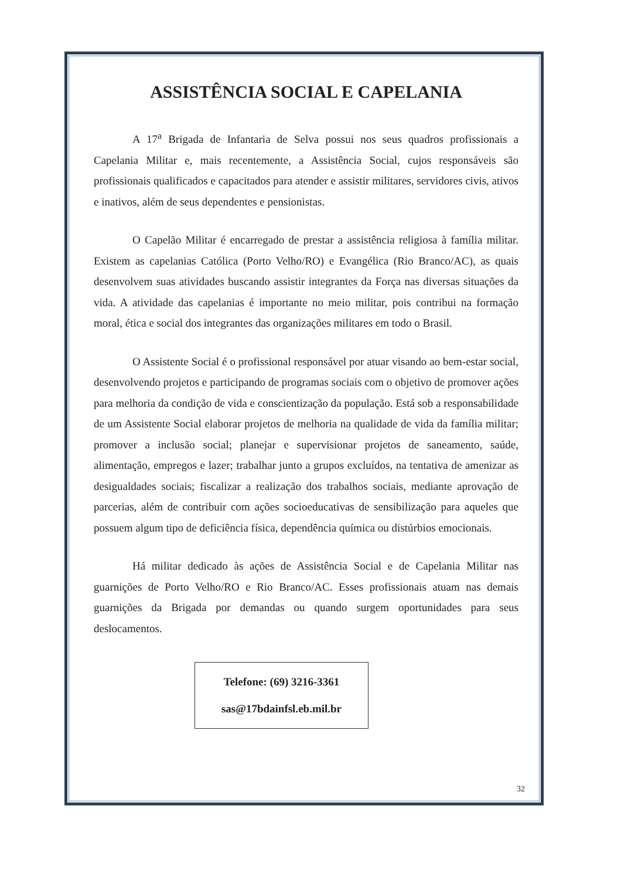ASSISTÊNCIA SOCIAL E CAPELANIA
A 17<sup>a</sup> Brigada de Infantaria de Selva possui nos seus quadros profissionais a Capelania Militar e, mais recentemente, a Assistência Social, cujos responsáveis são profissionais qualificados e capacitados para atender e assistir militares, servidores civis, ativos e inativos, além de seus dependentes e pensionistas.
O Capelão Militar é encarregado de prestar a assistência religiosa à família militar. Existem as capelanias Católica (Porto Velho/RO) e Evangélica (Rio Branco/AC), as quais desenvolvem suas atividades buscando assistir integrantes da Força nas diversas situações da vida. A atividade das capelanias é importante no meio militar, pois contribui na formação moral, ética e social dos integrantes das organizações militares em todo o Brasil.
O Assistente Social é o profissional responsável por atuar visando ao bem-estar social, desenvolvendo projetos e participando de programas sociais com o objetivo de promover ações para melhoria da condição de vida e conscientização da população. Está sob a responsabilidade de um Assistente Social elaborar projetos de melhoria na qualidade de vida da família militar; promover a inclusão social; planejar e supervisionar projetos de saneamento, saúde, alimentação, empregos e lazer; trabalhar junto a grupos excluídos, na tentativa de amenizar as desigualdades sociais; fiscalizar a realização dos trabalhos sociais, mediante aprovação de parcerias, além de contribuir com ações socioeducativas de sensibilização para aqueles que possuem algum tipo de deficiência física, dependência química ou distúrbios emocionais.
Há militar dedicado às ações de Assistência Social e de Capelania Militar nas guarnições de Porto Velho/RO e Rio Branco/AC. Esses profissionais atuam nas demais guarnições da Brigada por demandas ou quando surgem oportunidades para seus deslocamentos.
Telefone: (69) 3216-3361
sas@17bdainfsl.eb.mil.br
32